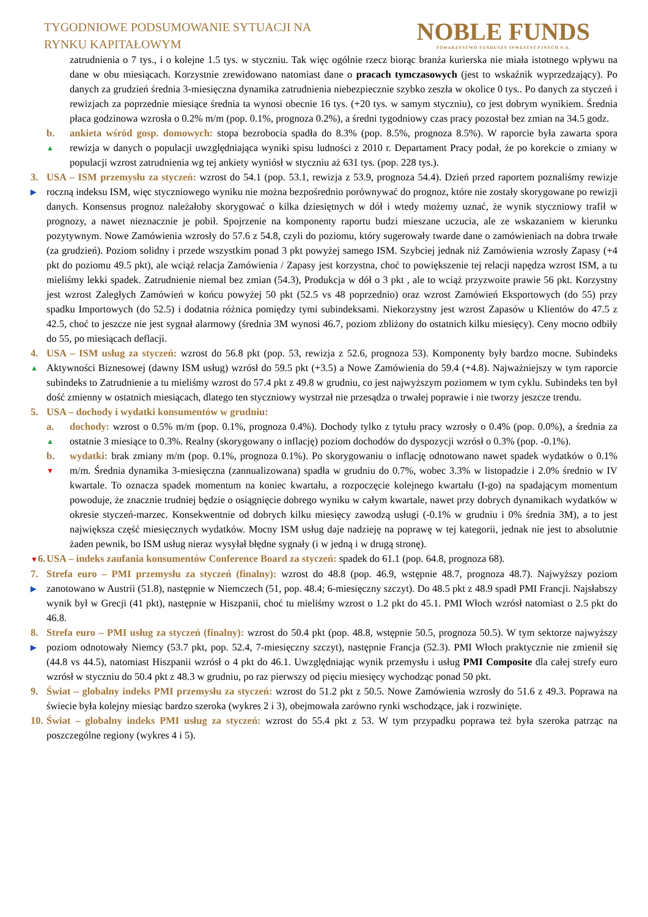TYGODNIOWE PODSUMOWANIE SYTUACJI NA
RYNKU KAPITAŁOWYM
NOBLE FUNDS
TOWARZYSTWO FUNDUSZY INWESTYCYJNYCH S.A.
zatrudnienia o 7 tys., i o kolejne 1.5 tys. w styczniu. Tak więc ogólnie rzecz biorąc branża kurierska nie miała istotnego wpływu na dane w obu miesiącach. Korzystnie zrewidowano natomiast dane o pracach tymczasowych (jest to wskaźnik wyprzedzający). Po danych za grudzień średnia 3-miesięczna dynamika zatrudnienia niebezpiecznie szybko zeszła w okolice 0 tys.. Po danych za styczeń i rewizjach za poprzednie miesiące średnia ta wynosi obecnie 16 tys. (+20 tys. w samym styczniu), co jest dobrym wynikiem. Średnia płaca godzinowa wzrosła o 0.2% m/m (pop. 0.1%, prognoza 0.2%), a średni tygodniowy czas pracy pozostał bez zmian na 34.5 godz.
b.
▲
ankieta wśród gosp. domowych: stopa bezrobocia spadła do 8.3% (pop. 8.5%, prognoza 8.5%). W raporcie była zawarta spora rewizja w danych o populacji uwzględniająca wyniki spisu ludności z 2010 r. Departament Pracy podał, że po korekcie o zmiany w populacji wzrost zatrudnienia wg tej ankiety wyniósł w styczniu aż 631 tys. (pop. 228 tys.).
3.
▶
USA – ISM przemysłu za styczeń: wzrost do 54.1 (pop. 53.1, rewizja z 53.9, prognoza 54.4). Dzień przed raportem poznaliśmy rewizje roczną indeksu ISM, więc styczniowego wyniku nie można bezpośrednio porównywać do prognoz, które nie zostały skorygowane po rewizji danych. Konsensus prognoz należałoby skorygować o kilka dziesiętnych w dół i wtedy możemy uznać, że wynik styczniowy trafił w prognozy, a nawet nieznacznie je pobił. Spojrzenie na komponenty raportu budzi mieszane uczucia, ale ze wskazaniem w kierunku pozytywnym. Nowe Zamówienia wzrosły do 57.6 z 54.8, czyli do poziomu, który sugerowały twarde dane o zamówieniach na dobra trwałe (za grudzień). Poziom solidny i przede wszystkim ponad 3 pkt powyżej samego ISM. Szybciej jednak niż Zamówienia wzrosły Zapasy (+4 pkt do poziomu 49.5 pkt), ale wciąż relacja Zamówienia / Zapasy jest korzystna, choć to powiększenie tej relacji napędza wzrost ISM, a tu mieliśmy lekki spadek. Zatrudnienie niemal bez zmian (54.3), Produkcja w dół o 3 pkt , ale to wciąż przyzwoite prawie 56 pkt. Korzystny jest wzrost Zaległych Zamówień w końcu powyżej 50 pkt (52.5 vs 48 poprzednio) oraz wzrost Zamówień Eksportowych (do 55) przy spadku Importowych (do 52.5) i dodatnia różnica pomiędzy tymi subindeksami. Niekorzystny jest wzrost Zapasów u Klientów do 47.5 z 42.5, choć to jeszcze nie jest sygnał alarmowy (średnia 3M wynosi 46.7, poziom zbliżony do ostatnich kilku miesięcy). Ceny mocno odbiły do 55, po miesiącach deflacji.
4.
▲
USA – ISM usług za styczeń: wzrost do 56.8 pkt (pop. 53, rewizja z 52.6, prognoza 53). Komponenty były bardzo mocne. Subindeks Aktywności Biznesowej (dawny ISM usług) wzrósł do 59.5 pkt (+3.5) a Nowe Zamówienia do 59.4 (+4.8). Najważniejszy w tym raporcie subindeks to Zatrudnienie a tu mieliśmy wzrost do 57.4 pkt z 49.8 w grudniu, co jest najwyższym poziomem w tym cyklu. Subindeks ten był dość zmienny w ostatnich miesiącach, dlatego ten styczniowy wystrzał nie przesądza o trwałej poprawie i nie tworzy jeszcze trendu.
5. USA – dochody i wydatki konsumentów w grudniu:
a.
▲
dochody: wzrost o 0.5% m/m (pop. 0.1%, prognoza 0.4%). Dochody tylko z tytułu pracy wzrosły o 0.4% (pop. 0.0%), a średnia za ostatnie 3 miesiące to 0.3%. Realny (skorygowany o inflację) poziom dochodów do dyspozycji wzrósł o 0.3% (pop. -0.1%).
b.
▼
wydatki: brak zmiany m/m (pop. 0.1%, prognoza 0.1%). Po skorygowaniu o inflację odnotowano nawet spadek wydatków o 0.1% m/m. Średnia dynamika 3-miesięczna (zannualizowana) spadła w grudniu do 0.7%, wobec 3.3% w listopadzie i 2.0% średnio w IV kwartale. To oznacza spadek momentum na koniec kwartału, a rozpoczęcie kolejnego kwartału (I-go) na spadającym momentum powoduje, że znacznie trudniej będzie o osiągnięcie dobrego wyniku w całym kwartale, nawet przy dobrych dynamikach wydatków w okresie styczeń-marzec. Konsekwentnie od dobrych kilku miesięcy zawodzą usługi (-0.1% w grudniu i 0% średnia 3M), a to jest największa część miesięcznych wydatków. Mocny ISM usług daje nadzieję na poprawę w tej kategorii, jednak nie jest to absolutnie żaden pewnik, bo ISM usług nieraz wysyłał błędne sygnały (i w jedną i w drugą stronę).
▼6.
USA – indeks zaufania konsumentów Conference Board za styczeń: spadek do 61.1 (pop. 64.8, prognoza 68).
7.
▶
Strefa euro – PMI przemysłu za styczeń (finalny): wzrost do 48.8 (pop. 46.9, wstępnie 48.7, prognoza 48.7). Najwyższy poziom zanotowano w Austrii (51.8), następnie w Niemczech (51, pop. 48.4; 6-miesięczny szczyt). Do 48.5 pkt z 48.9 spadł PMI Francji. Najsłabszy wynik był w Grecji (41 pkt), następnie w Hiszpanii, choć tu mieliśmy wzrost o 1.2 pkt do 45.1. PMI Włoch wzrósł natomiast o 2.5 pkt do 46.8.
8.
▶
Strefa euro – PMI usług za styczeń (finalny): wzrost do 50.4 pkt (pop. 48.8, wstępnie 50.5, prognoza 50.5). W tym sektorze najwyższy poziom odnotowały Niemcy (53.7 pkt, pop. 52.4, 7-miesięczny szczyt), następnie Francja (52.3). PMI Włoch praktycznie nie zmienił się (44.8 vs 44.5), natomiast Hiszpanii wzrósł o 4 pkt do 46.1. Uwzględniając wynik przemysłu i usług PMI Composite dla całej strefy euro wzrósł w styczniu do 50.4 pkt z 48.3 w grudniu, po raz pierwszy od pięciu miesięcy wychodząc ponad 50 pkt.
9. Świat – globalny indeks PMI przemysłu za styczeń: wzrost do 51.2 pkt z 50.5. Nowe Zamówienia wzrosły do 51.6 z 49.3. Poprawa na świecie była kolejny miesiąc bardzo szeroka (wykres 2 i 3), obejmowała zarówno rynki wschodzące, jak i rozwinięte.
10.
Świat – globalny indeks PMI usług za styczeń: wzrost do 55.4 pkt z 53. W tym przypadku poprawa też była szeroka patrząc na poszczególne regiony (wykres 4 i 5).